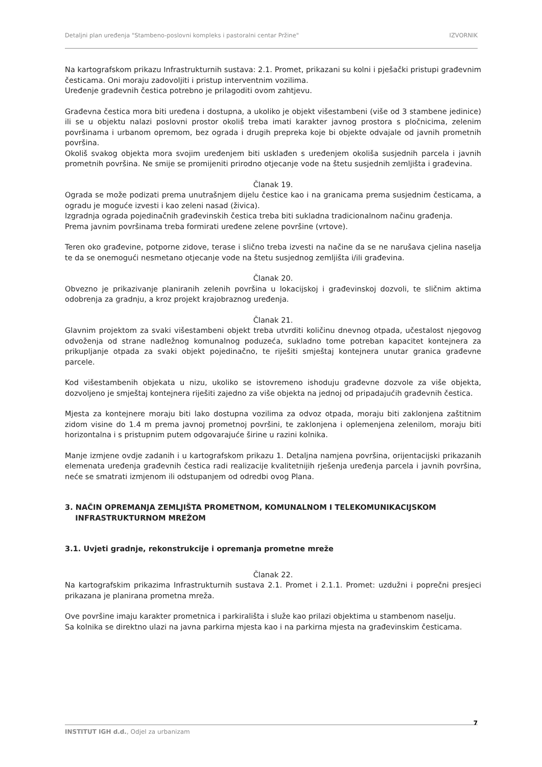Detaljni plan uređenja "Stambeno-poslovni kompleks i pastoralni centar Pržine" IZVORNIK
Na kartografskom prikazu Infrastrukturnih sustava: 2.1. Promet, prikazani su kolni i pješački pristupi građevnim česticama. Oni moraju zadovoljiti i pristup interventnim vozilima.
Uređenje građevnih čestica potrebno je prilagoditi ovom zahtjevu.
Građevna čestica mora biti uređena i dostupna, a ukoliko je objekt višestambeni (više od 3 stambene jedinice) ili se u objektu nalazi poslovni prostor okoliš treba imati karakter javnog prostora s pločnicima, zelenim površinama i urbanom opremom, bez ograda i drugih prepreka koje bi objekte odvajale od javnih prometnih površina.
Okoliš svakog objekta mora svojim uređenjem biti usklađen s uređenjem okoliša susjednih parcela i javnih prometnih površina. Ne smije se promijeniti prirodno otjecanje vode na štetu susjednih zemljišta i građevina.
Članak 19.
Ograda se može podizati prema unutrašnjem dijelu čestice kao i na granicama prema susjednim česticama, a ogradu je moguće izvesti i kao zeleni nasad (živica).
Izgradnja ograda pojedinačnih građevinskih čestica treba biti sukladna tradicionalnom načinu građenja.
Prema javnim površinama treba formirati uređene zelene površine (vrtove).
Teren oko građevine, potporne zidove, terase i slično treba izvesti na načine da se ne narušava cjelina naselja te da se onemogući nesmetano otjecanje vode na štetu susjednog zemljišta i/ili građevina.
Članak 20.
Obvezno je prikazivanje planiranih zelenih površina u lokacijskoj i građevinskoj dozvoli, te sličnim aktima odobrenja za gradnju, a kroz projekt krajobraznog uređenja.
Članak 21.
Glavnim projektom za svaki višestambeni objekt treba utvrditi količinu dnevnog otpada, učestalost njegovog odvoženja od strane nadležnog komunalnog poduzeća, sukladno tome potreban kapacitet kontejnera za prikupljanje otpada za svaki objekt pojedinačno, te riješiti smještaj kontejnera unutar granica građevne parcele.
Kod višestambenih objekata u nizu, ukoliko se istovremeno ishoduju građevne dozvole za više objekta, dozvoljeno je smještaj kontejnera riješiti zajedno za više objekta na jednoj od pripadajućih građevnih čestica.
Mjesta za kontejnere moraju biti lako dostupna vozilima za odvoz otpada, moraju biti zaklonjena zaštitnim zidom visine do 1.4 m prema javnoj prometnoj površini, te zaklonjena i oplemenjena zelenilom, moraju biti horizontalna i s pristupnim putem odgovarajuće širine u razini kolnika.
Manje izmjene ovdje zadanih i u kartografskom prikazu 1. Detaljna namjena površina, orijentacijski prikazanih elemenata uređenja građevnih čestica radi realizacije kvalitetnijih rješenja uređenja parcela i javnih površina, neće se smatrati izmjenom ili odstupanjem od odredbi ovog Plana.
3. NAČIN OPREMANJA ZEMLJIŠTA PROMETNOM, KOMUNALNOM I TELEKOMUNIKACIJSKOM
INFRASTRUKTURNOM MREŽOM
3.1. Uvjeti gradnje, rekonstrukcije i opremanja prometne mreže
Članak 22.
Na kartografskim prikazima Infrastrukturnih sustava 2.1. Promet i 2.1.1. Promet: uzdužni i poprečni presjeci prikazana je planirana prometna mreža.
Ove površine imaju karakter prometnica i parkirališta i služe kao prilazi objektima u stambenom naselju.
Sa kolnika se direktno ulazi na javna parkirna mjesta kao i na parkirna mjesta na građevinskim česticama.
7
INSTITUT IGH d.d., Odjel za urbanizam